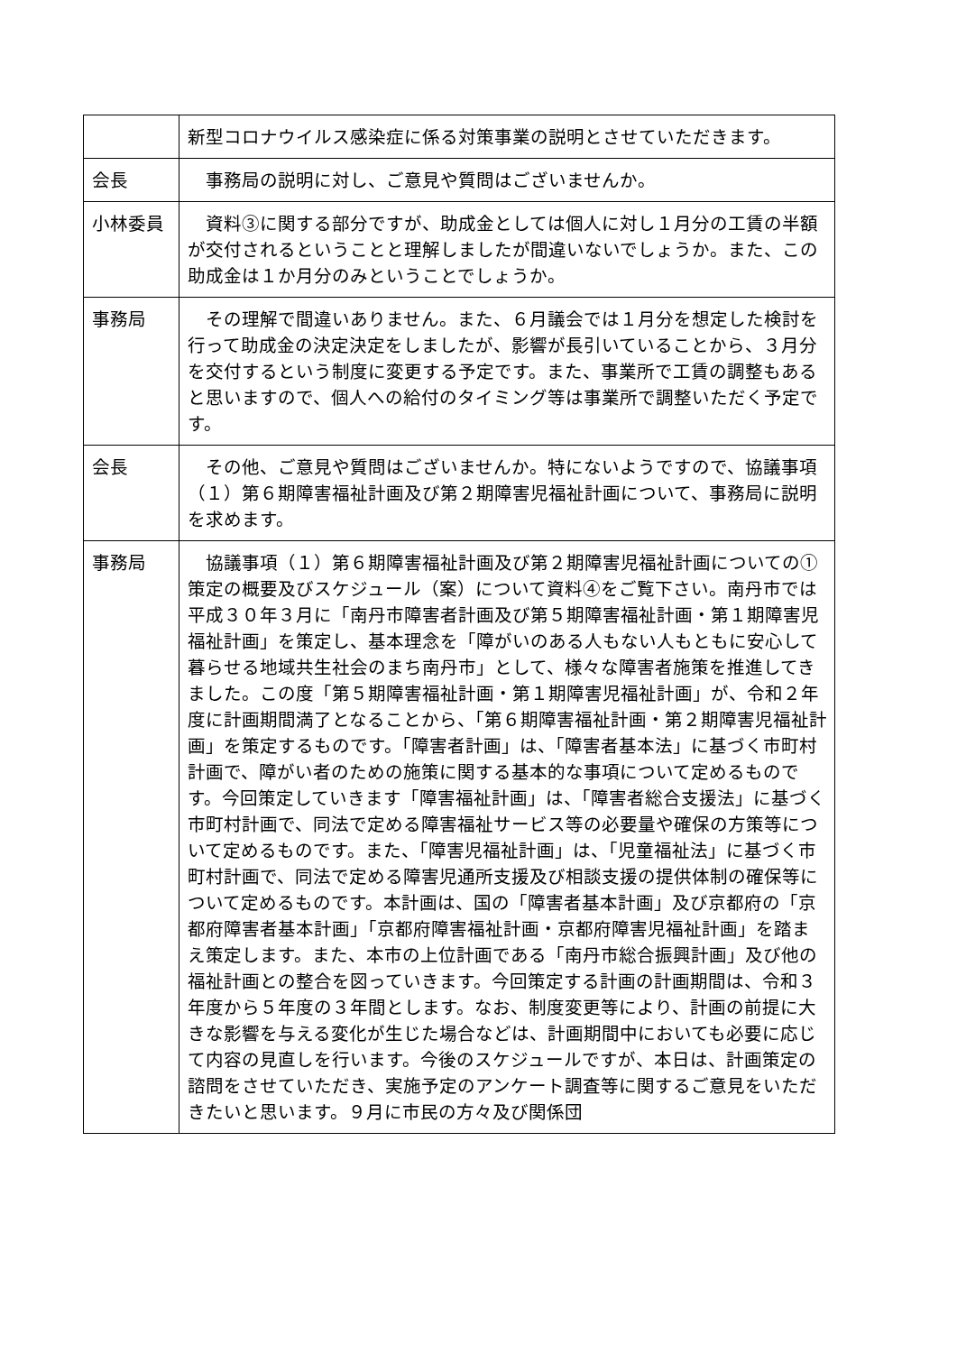| | 新型コロナウイルス感染症に係る対策事業の説明とさせていただきます。 |
| 会長 | 事務局の説明に対し、ご意見や質問はございませんか。 |
| 小林委員 | 資料③に関する部分ですが、助成金としては個人に対し１月分の工賃の半額が交付されるということと理解しましたが間違いないでしょうか。また、この助成金は１か月分のみということでしょうか。 |
| 事務局 | その理解で間違いありません。また、６月議会では１月分を想定した検討を行って助成金の決定決定をしましたが、影響が長引いていることから、３月分を交付するという制度に変更する予定です。また、事業所で工賃の調整もあると思いますので、個人への給付のタイミング等は事業所で調整いただく予定です。 |
| 会長 | その他、ご意見や質問はございませんか。特にないようですので、協議事項（１）第６期障害福祉計画及び第２期障害児福祉計画について、事務局に説明を求めます。 |
| 事務局 | 協議事項（１）第６期障害福祉計画及び第２期障害児福祉計画についての①策定の概要及びスケジュール（案）について資料④をご覧下さい。南丹市では平成３０年３月に「南丹市障害者計画及び第５期障害福祉計画・第１期障害児福祉計画」を策定し、基本理念を「障がいのある人もない人もともに安心して暮らせる地域共生社会のまち南丹市」として、様々な障害者施策を推進してきました。この度「第５期障害福祉計画・第１期障害児福祉計画」が、令和２年度に計画期間満了となることから、「第６期障害福祉計画・第２期障害児福祉計画」を策定するものです。「障害者計画」は、「障害者基本法」に基づく市町村計画で、障がい者のための施策に関する基本的な事項について定めるものです。今回策定していきます「障害福祉計画」は、「障害者総合支援法」に基づく市町村計画で、同法で定める障害福祉サービス等の必要量や確保の方策等について定めるものです。また、「障害児福祉計画」は、「児童福祉法」に基づく市町村計画で、同法で定める障害児通所支援及び相談支援の提供体制の確保等について定めるものです。本計画は、国の「障害者基本計画」及び京都府の「京都府障害者基本計画」「京都府障害福祉計画・京都府障害児福祉計画」を踏まえ策定します。また、本市の上位計画である「南丹市総合振興計画」及び他の福祉計画との整合を図っていきます。今回策定する計画の計画期間は、令和３年度から５年度の３年間とします。なお、制度変更等により、計画の前提に大きな影響を与える変化が生じた場合などは、計画期間中においても必要に応じて内容の見直しを行います。今後のスケジュールですが、本日は、計画策定の諮問をさせていただき、実施予定のアンケート調査等に関するご意見をいただきたいと思います。９月に市民の方々及び関係団 |